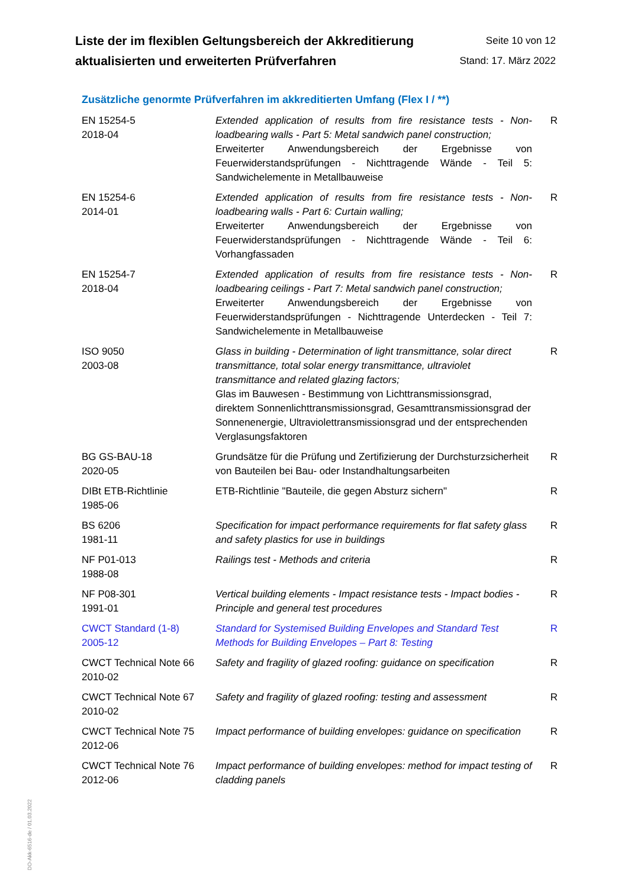Liste der im flexiblen Geltungsbereich der Akkreditierung
aktualisierten und erweiterten Prüfverfahren
Seite 10 von 12
Stand: 17. März 2022
Zusätzliche genormte Prüfverfahren im akkreditierten Umfang (Flex I / **)
| EN 15254-5 2018-04 | Extended application of results from fire resistance tests - Non-loadbearing walls - Part 5: Metal sandwich panel construction; Erweiterter Anwendungsbereich der Ergebnisse von Feuerwiderstandsprüfungen - Nichttragende Wände - Teil 5: Sandwichelemente in Metallbauweise | R |
| EN 15254-6 2014-01 | Extended application of results from fire resistance tests - Non-loadbearing walls - Part 6: Curtain walling; Erweiterter Anwendungsbereich der Ergebnisse von Feuerwiderstandsprüfungen - Nichttragende Wände - Teil 6: Vorhangfassaden | R |
| EN 15254-7 2018-04 | Extended application of results from fire resistance tests - Non-loadbearing ceilings - Part 7: Metal sandwich panel construction; Erweiterter Anwendungsbereich der Ergebnisse von Feuerwiderstandsprüfungen - Nichttragende Unterdecken - Teil 7: Sandwichelemente in Metallbauweise | R |
| ISO 9050 2003-08 | Glass in building - Determination of light transmittance, solar direct transmittance, total solar energy transmittance, ultraviolet transmittance and related glazing factors; Glas im Bauwesen - Bestimmung von Lichttransmissionsgrad, direktem Sonnenlichttransmissionsgrad, Gesamttransmissionsgrad der Sonnenenergie, Ultraviolettransmissionsgrad und der entsprechenden Verglasungsfaktoren | R |
| BG GS-BAU-18 2020-05 | Grundsätze für die Prüfung und Zertifizierung der Durchsturzsicherheit von Bauteilen bei Bau- oder Instandhaltungsarbeiten | R |
| DIBt ETB-Richtlinie 1985-06 | ETB-Richtlinie "Bauteile, die gegen Absturz sichern" | R |
| BS 6206 1981-11 | Specification for impact performance requirements for flat safety glass and safety plastics for use in buildings | R |
| NF P01-013 1988-08 | Railings test - Methods and criteria | R |
| NF P08-301 1991-01 | Vertical building elements - Impact resistance tests - Impact bodies - Principle and general test procedures | R |
| CWCT Standard (1-8) 2005-12 | Standard for Systemised Building Envelopes and Standard Test Methods for Building Envelopes – Part 8: Testing | R |
| CWCT Technical Note 66 2010-02 | Safety and fragility of glazed roofing: guidance on specification | R |
| CWCT Technical Note 67 2010-02 | Safety and fragility of glazed roofing: testing and assessment | R |
| CWCT Technical Note 75 2012-06 | Impact performance of building envelopes: guidance on specification | R |
| CWCT Technical Note 76 2012-06 | Impact performance of building envelopes: method for impact testing of cladding panels | R |
DO-Akk-6516-de / 01.03.2022